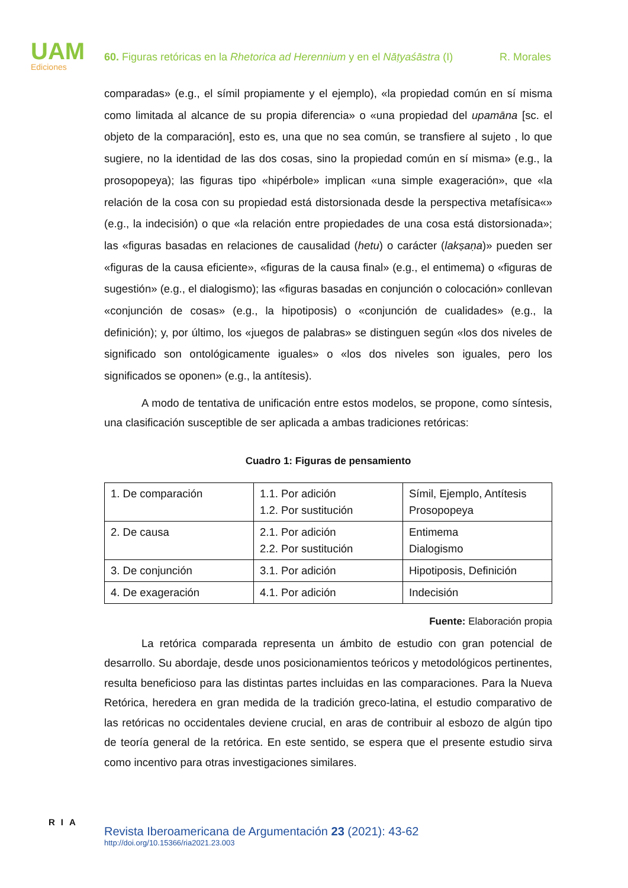UAM
Ediciones
60. Figuras retóricas en la Rhetorica ad Herennium y en el Nāṭyaśāstra (I) R. Morales
comparadas» (e.g., el símil propiamente y el ejemplo), «la propiedad común en sí misma como limitada al alcance de su propia diferencia» o «una propiedad del upamāna [sc. el objeto de la comparación], esto es, una que no sea común, se transfiere al sujeto , lo que sugiere, no la identidad de las dos cosas, sino la propiedad común en sí misma» (e.g., la prosopopeya); las figuras tipo «hipérbole» implican «una simple exageración», que «la relación de la cosa con su propiedad está distorsionada desde la perspectiva metafísica«» (e.g., la indecisión) o que «la relación entre propiedades de una cosa está distorsionada»; las «figuras basadas en relaciones de causalidad (hetu) o carácter (lakṣaṇa)» pueden ser «figuras de la causa eficiente», «figuras de la causa final» (e.g., el entimema) o «figuras de sugestión» (e.g., el dialogismo); las «figuras basadas en conjunción o colocación» conllevan «conjunción de cosas» (e.g., la hipotiposis) o «conjunción de cualidades» (e.g., la definición); y, por último, los «juegos de palabras» se distinguen según «los dos niveles de significado son ontológicamente iguales» o «los dos niveles son iguales, pero los significados se oponen» (e.g., la antítesis).
A modo de tentativa de unificación entre estos modelos, se propone, como síntesis, una clasificación susceptible de ser aplicada a ambas tradiciones retóricas:
Cuadro 1: Figuras de pensamiento
| 1. De comparación | 1.1. Por adición 1.2. Por sustitución | Símil, Ejemplo, Antítesis Prosopopeya |
| 2. De causa | 2.1. Por adición 2.2. Por sustitución | Entimema Dialogismo |
| 3. De conjunción | 3.1. Por adición | Hipotiposis, Definición |
| 4. De exageración | 4.1. Por adición | Indecisión |
Fuente: Elaboración propia
La retórica comparada representa un ámbito de estudio con gran potencial de desarrollo. Su abordaje, desde unos posicionamientos teóricos y metodológicos pertinentes, resulta beneficioso para las distintas partes incluidas en las comparaciones. Para la Nueva Retórica, heredera en gran medida de la tradición greco-latina, el estudio comparativo de las retóricas no occidentales deviene crucial, en aras de contribuir al esbozo de algún tipo de teoría general de la retórica. En este sentido, se espera que el presente estudio sirva como incentivo para otras investigaciones similares.
RIA
Revista Iberoamericana de Argumentación 23 (2021): 43-62
http://doi.org/10.15366/ria2021.23.003